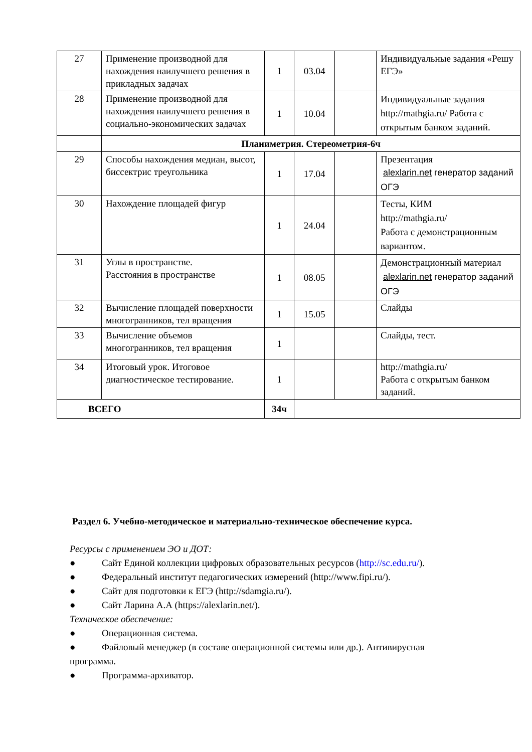| 27 | Применение производной для нахождения наилучшего решения в прикладных задачах | 1 | 03.04 | | Индивидуальные задания «Решу ЕГЭ» |
| 28 | Применение производной для нахождения наилучшего решения в социально-экономических задачах | 1 | 10.04 | | Индивидуальные задания http://mathgia.ru/ Работа с открытым банком заданий. |
| | Планиметрия. Стереометрия-6ч | | | | |
| 29 | Способы нахождения медиан, высот, биссектрис треугольника | 1 | 17.04 | | Презентация alexlarin.net генератор заданий ОГЭ |
| 30 | Нахождение площадей фигур | 1 | 24.04 | | Тесты, КИМ http://mathgia.ru/ Работа с демонстрационным вариантом. |
| 31 | Углы в пространстве. Расстояния в пространстве | 1 | 08.05 | | Демонстрационный материал alexlarin.net генератор заданий ОГЭ |
| 32 | Вычисление площадей поверхности многогранников, тел вращения | 1 | 15.05 | | Слайды |
| 33 | Вычисление объемов многогранников, тел вращения | 1 | | | Слайды, тест. |
| 34 | Итоговый урок. Итоговое диагностическое тестирование. | 1 | | | http://mathgia.ru/ Работа с открытым банком заданий. |
| ВСЕГО | | 34ч | | | |
Раздел 6. Учебно-методическое и материально-техническое обеспечение курса.
Ресурсы с применением ЭО и ДОТ:
● Сайт Единой коллекции цифровых образовательных ресурсов (http://sc.edu.ru/).
● Федеральный институт педагогических измерений (http://www.fipi.ru/).
● Сайт для подготовки к ЕГЭ (http://sdamgia.ru/).
● Сайт Ларина А.А (https://alexlarin.net/).
Техническое обеспечение:
● Операционная система.
● Файловый менеджер (в составе операционной системы или др.). Антивирусная программа.
● Программа-архиватор.